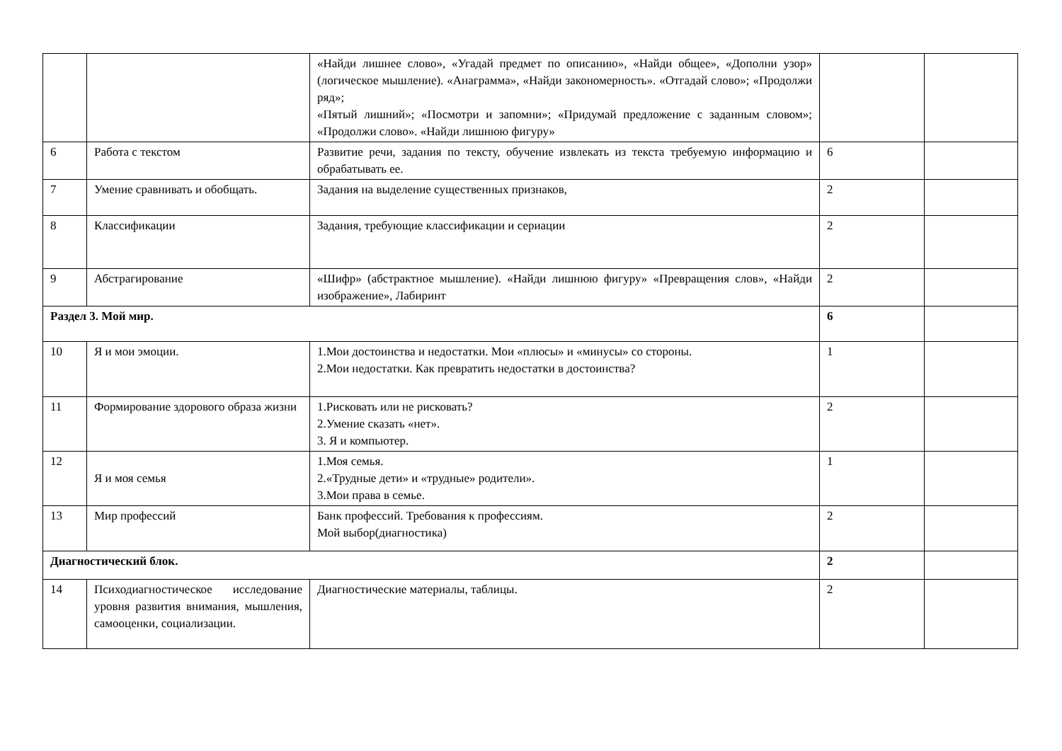| | | «Найди лишнее слово», «Угадай предмет по описанию», «Найди общее», «Дополни узор» (логическое мышление). «Анаграмма», «Найди закономерность». «Отгадай слово»; «Продолжи ряд»; «Пятый лишний»; «Посмотри и запомни»; «Придумай предложение с заданным словом»; «Продолжи слово». «Найди лишнюю фигуру» | | |
| 6 | Работа с текстом | Развитие речи, задания по тексту, обучение извлекать из текста требуемую информацию и обрабатывать ее. | 6 | |
| 7 | Умение сравнивать и обобщать. | Задания на выделение существенных признаков, | 2 | |
| 8 | Классификации | Задания, требующие классификации и сериации | 2 | |
| 9 | Абстрагирование | «Шифр» (абстрактное мышление). «Найди лишнюю фигуру» «Превращения слов», «Найди изображение», Лабиринт | 2 | |
| Раздел 3. Мой мир. | | | 6 | |
| 10 | Я и мои эмоции. | 1.Мои достоинства и недостатки. Мои «плюсы» и «минусы» со стороны. 2.Мои недостатки. Как превратить недостатки в достоинства? | 1 | |
| 11 | Формирование здорового образа жизни | 1.Рисковать или не рисковать? 2.Умение сказать «нет». 3. Я и компьютер. | 2 | |
| 12 | Я и моя семья | 1.Моя семья. 2.«Трудные дети» и «трудные» родители». 3.Мои права в семье. | 1 | |
| 13 | Мир профессий | Банк профессий. Требования к профессиям. Мой выбор(диагностика) | 2 | |
| Диагностический блок. | | | 2 | |
| 14 | Психодиагностическое исследование уровня развития внимания, мышления, самооценки, социализации. | Диагностические материалы, таблицы. | 2 | |